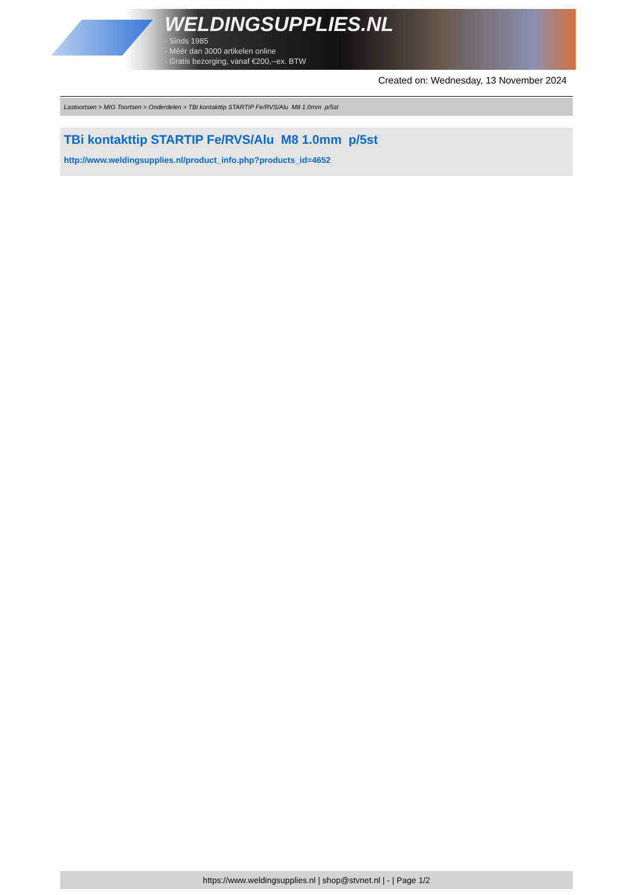WELDINGSUPPLIES.NL
- Sinds 1985
- Méér dan 3000 artikelen online
- Gratis bezorging, vanaf €200,--ex. BTW
Created on: Wednesday, 13 November 2024
Lastoortsen > MIG Toortsen > Onderdelen > TBi kontakttip STARTIP Fe/RVS/Alu M8 1.0mm p/5st
TBi kontakttip STARTIP Fe/RVS/Alu M8 1.0mm p/5st
http://www.weldingsupplies.nl/product_info.php?products_id=4652
https://www.weldingsupplies.nl | shop@stvnet.nl | - | Page 1/2